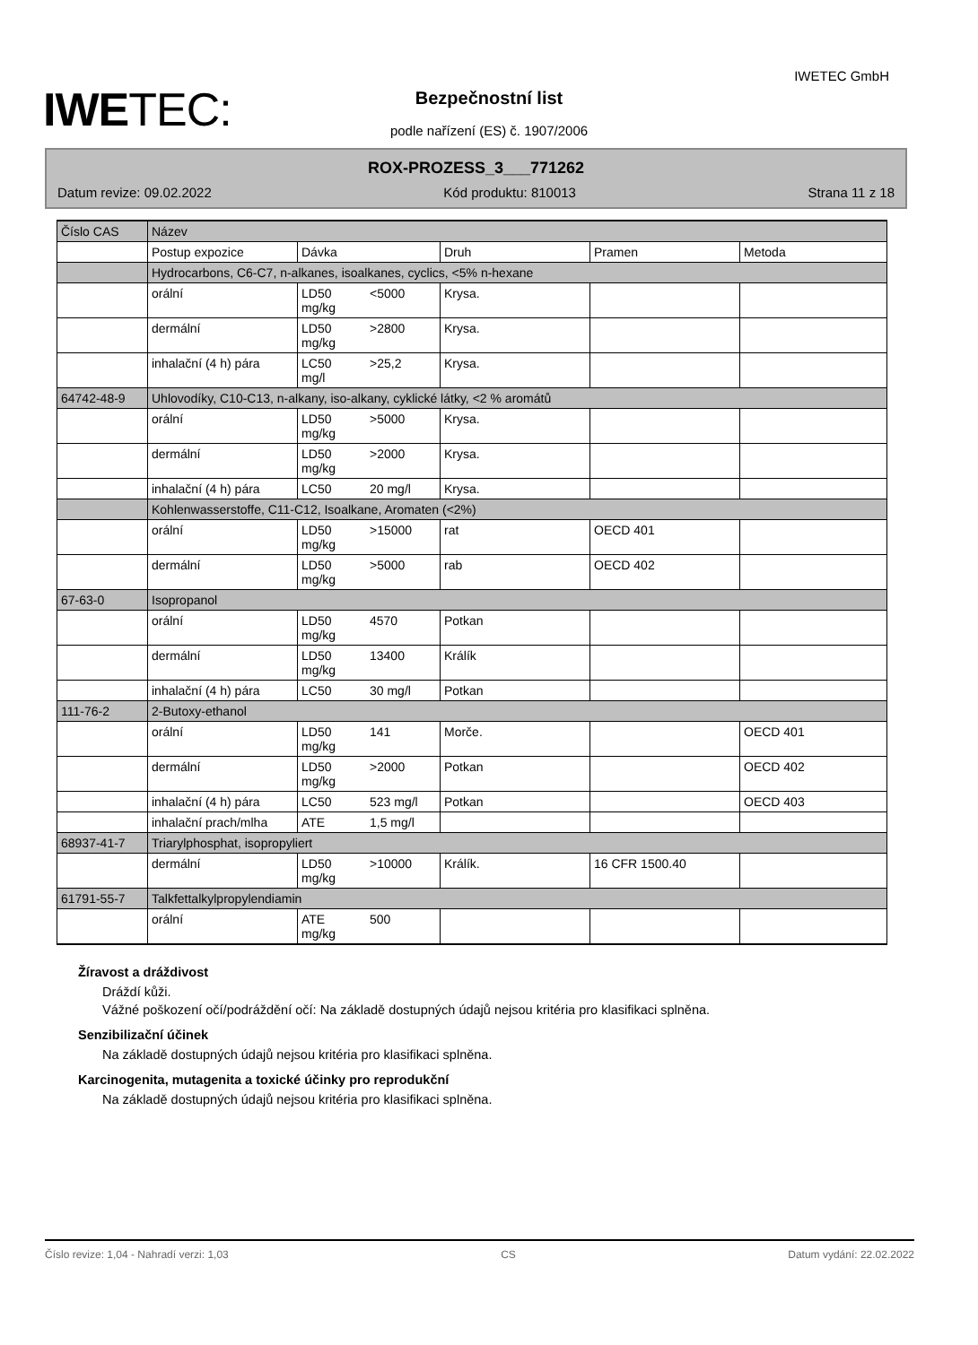IWETEC GmbH
IWETEC:
Bezpečnostní list
podle nařízení (ES) č. 1907/2006
ROX-PROZESS_3___771262
Datum revize: 09.02.2022 Kód produktu: 810013 Strana 11 z 18
| Číslo CAS | Název | | | | |
| --- | --- | --- | --- | --- | --- |
| | Postup expozice | Dávka | Druh | Pramen | Metoda |
| | Hydrocarbons, C6-C7, n-alkanes, isoalkanes, cyclics, <5% n-hexane | | | | |
| | orální | LD50 <5000 mg/kg | Krysa. | | |
| | dermální | LD50 >2800 mg/kg | Krysa. | | |
| | inhalační (4 h) pára | LC50 >25,2 mg/l | Krysa. | | |
| 64742-48-9 | Uhlovodíky, C10-C13, n-alkany, iso-alkany, cyklické látky, <2 % aromátů | | | | |
| | orální | LD50 >5000 mg/kg | Krysa. | | |
| | dermální | LD50 >2000 mg/kg | Krysa. | | |
| | inhalační (4 h) pára | LC50 20 mg/l | Krysa. | | |
| | Kohlenwasserstoffe, C11-C12, Isoalkane, Aromaten (<2%) | | | | |
| | orální | LD50 >15000 mg/kg | rat | OECD 401 | |
| | dermální | LD50 >5000 mg/kg | rab | OECD 402 | |
| 67-63-0 | Isopropanol | | | | |
| | orální | LD50 4570 mg/kg | Potkan | | |
| | dermální | LD50 13400 mg/kg | Králík | | |
| | inhalační (4 h) pára | LC50 30 mg/l | Potkan | | |
| 111-76-2 | 2-Butoxy-ethanol | | | | |
| | orální | LD50 141 mg/kg | Morče. | | OECD 401 |
| | dermální | LD50 >2000 mg/kg | Potkan | | OECD 402 |
| | inhalační (4 h) pára | LC50 523 mg/l | Potkan | | OECD 403 |
| | inhalační prach/mlha | ATE 1,5 mg/l | | | |
| 68937-41-7 | Triarylphosphat, isopropyliert | | | | |
| | dermální | LD50 >10000 mg/kg | Králík. | 16 CFR 1500.40 | |
| 61791-55-7 | Talkfettalkylpropylendiamin | | | | |
| | orální | ATE 500 mg/kg | | | |
Žíravost a dráždivost
Dráždí kůži.
Vážné poškození očí/podráždění očí: Na základě dostupných údajů nejsou kritéria pro klasifikaci splněna.
Senzibilizační účinek
Na základě dostupných údajů nejsou kritéria pro klasifikaci splněna.
Karcinogenita, mutagenita a toxické účinky pro reprodukční
Na základě dostupných údajů nejsou kritéria pro klasifikaci splněna.
Číslo revize: 1,04 - Nahradí verzi: 1,03 CS Datum vydání: 22.02.2022